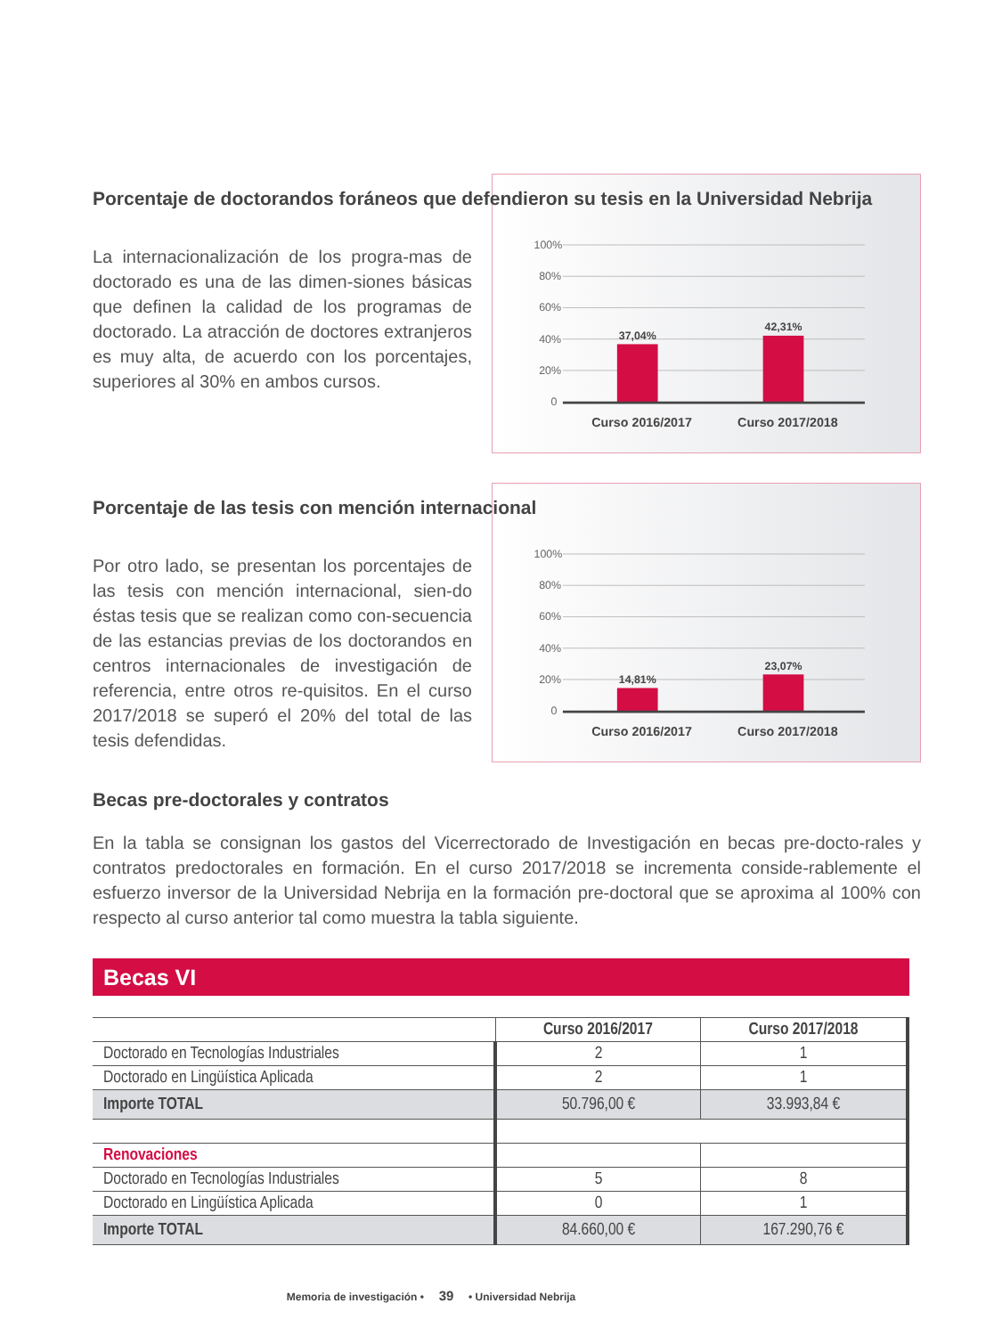Porcentaje de doctorandos foráneos que defendieron su tesis en la Universidad Nebrija
La internacionalización de los progra-mas de doctorado es una de las dimen-siones básicas que definen la calidad de los programas de doctorado. La atracción de doctores extranjeros es muy alta, de acuerdo con los porcentajes, superiores al 30% en ambos cursos.
100%
80%
60%
40%
20%
0
37,04%
42,31%
Curso 2016/2017
Curso 2017/2018
Porcentaje de las tesis con mención internacional
Por otro lado, se presentan los porcentajes de las tesis con mención internacional, sien-do éstas tesis que se realizan como con-secuencia de las estancias previas de los doctorandos en centros internacionales de investigación de referencia, entre otros re-quisitos. En el curso 2017/2018 se superó el 20% del total de las tesis defendidas.
100%
80%
60%
40%
20%
0
14,81%
23,07%
Curso 2016/2017
Curso 2017/2018
Becas pre-doctorales y contratos
En la tabla se consignan los gastos del Vicerrectorado de Investigación en becas pre-docto-rales y contratos predoctorales en formación. En el curso 2017/2018 se incrementa conside-rablemente el esfuerzo inversor de la Universidad Nebrija en la formación pre-doctoral que se aproxima al 100% con respecto al curso anterior tal como muestra la tabla siguiente.
Becas VI
| | Curso 2016/2017 | Curso 2017/2018 |
| Doctorado en Tecnologías Industriales | 2 | 1 |
| Doctorado en Lingüística Aplicada | 2 | 1 |
| Importe TOTAL | 50.796,00 € | 33.993,84 € |
| Renovaciones | | |
| Doctorado en Tecnologías Industriales | 5 | 8 |
| Doctorado en Lingüística Aplicada | 0 | 1 |
| Importe TOTAL | 84.660,00 € | 167.290,76 € |
Memoria de investigación • 39 • Universidad Nebrija